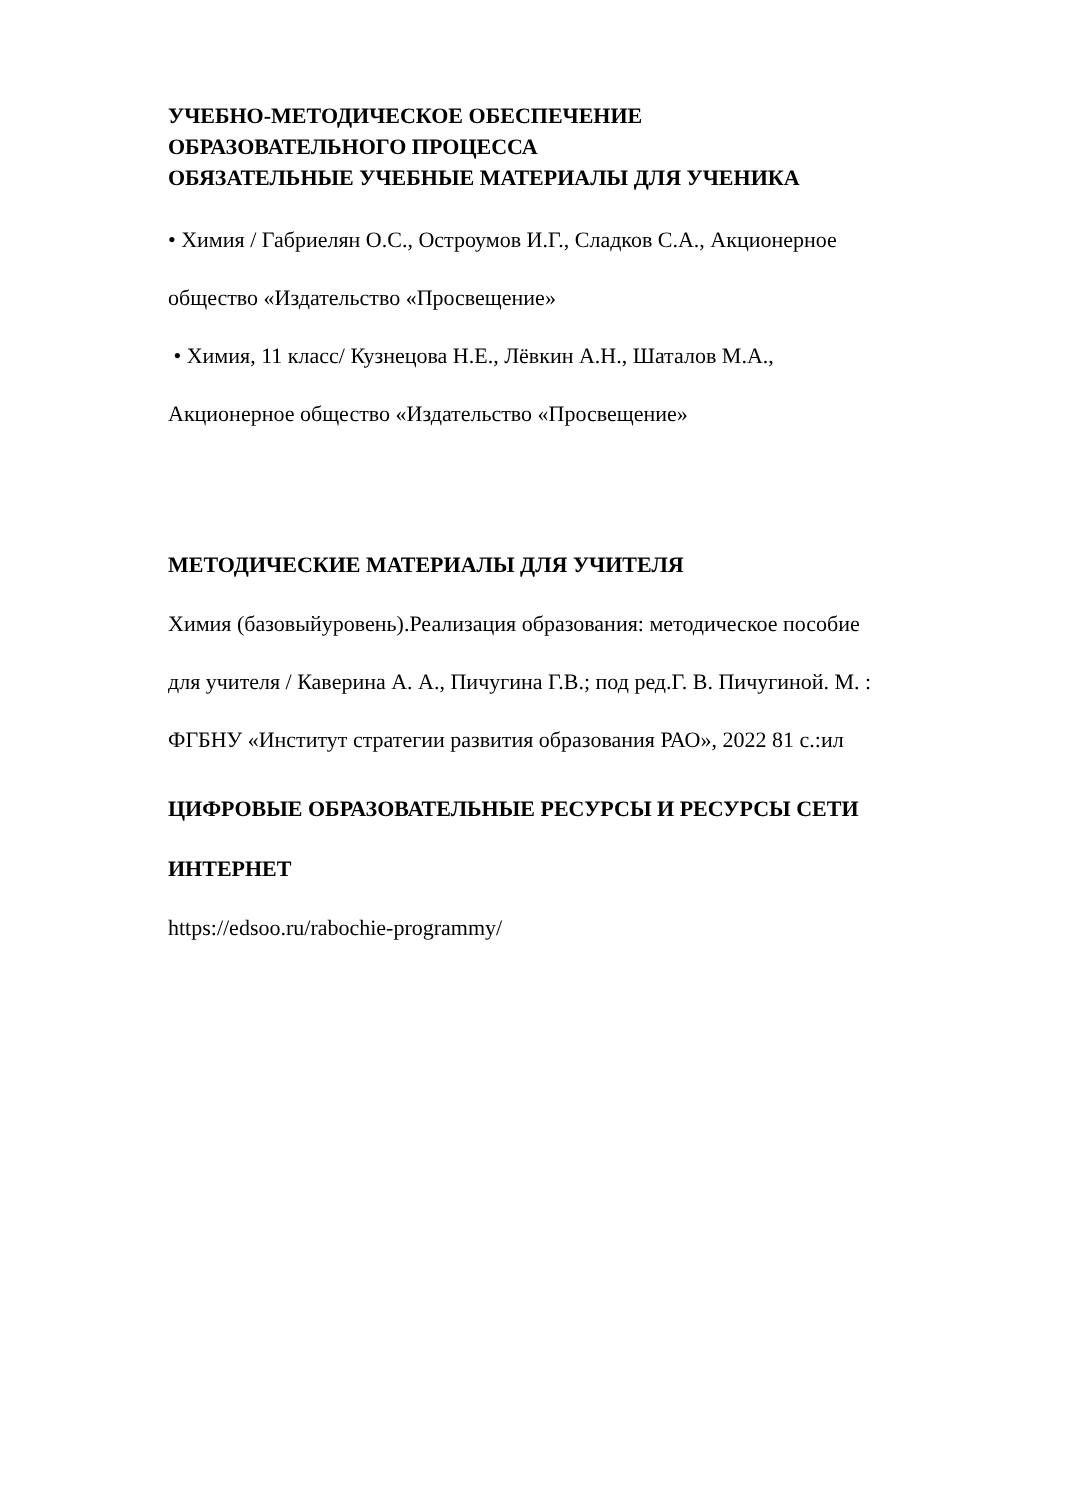УЧЕБНО-МЕТОДИЧЕСКОЕ ОБЕСПЕЧЕНИЕ
ОБРАЗОВАТЕЛЬНОГО ПРОЦЕССА
ОБЯЗАТЕЛЬНЫЕ УЧЕБНЫЕ МАТЕРИАЛЫ ДЛЯ УЧЕНИКА
• Химия / Габриелян О.С., Остроумов И.Г., Сладков С.А., Акционерное
общество «Издательство «Просвещение»
• Химия, 11 класс/ Кузнецова Н.Е., Лёвкин А.Н., Шаталов М.А.,
Акционерное общество «Издательство «Просвещение»
МЕТОДИЧЕСКИЕ МАТЕРИАЛЫ ДЛЯ УЧИТЕЛЯ
Химия (базовыйуровень).Реализация образования: методическое пособие
для учителя / Каверина А. А., Пичугина Г.В.; под ред.Г. В. Пичугиной. М. :
ФГБНУ «Институт стратегии развития образования РАО», 2022 81 с.:ил
ЦИФРОВЫЕ ОБРАЗОВАТЕЛЬНЫЕ РЕСУРСЫ И РЕСУРСЫ СЕТИ
ИНТЕРНЕТ
https://edsoo.ru/rabochie-programmy/